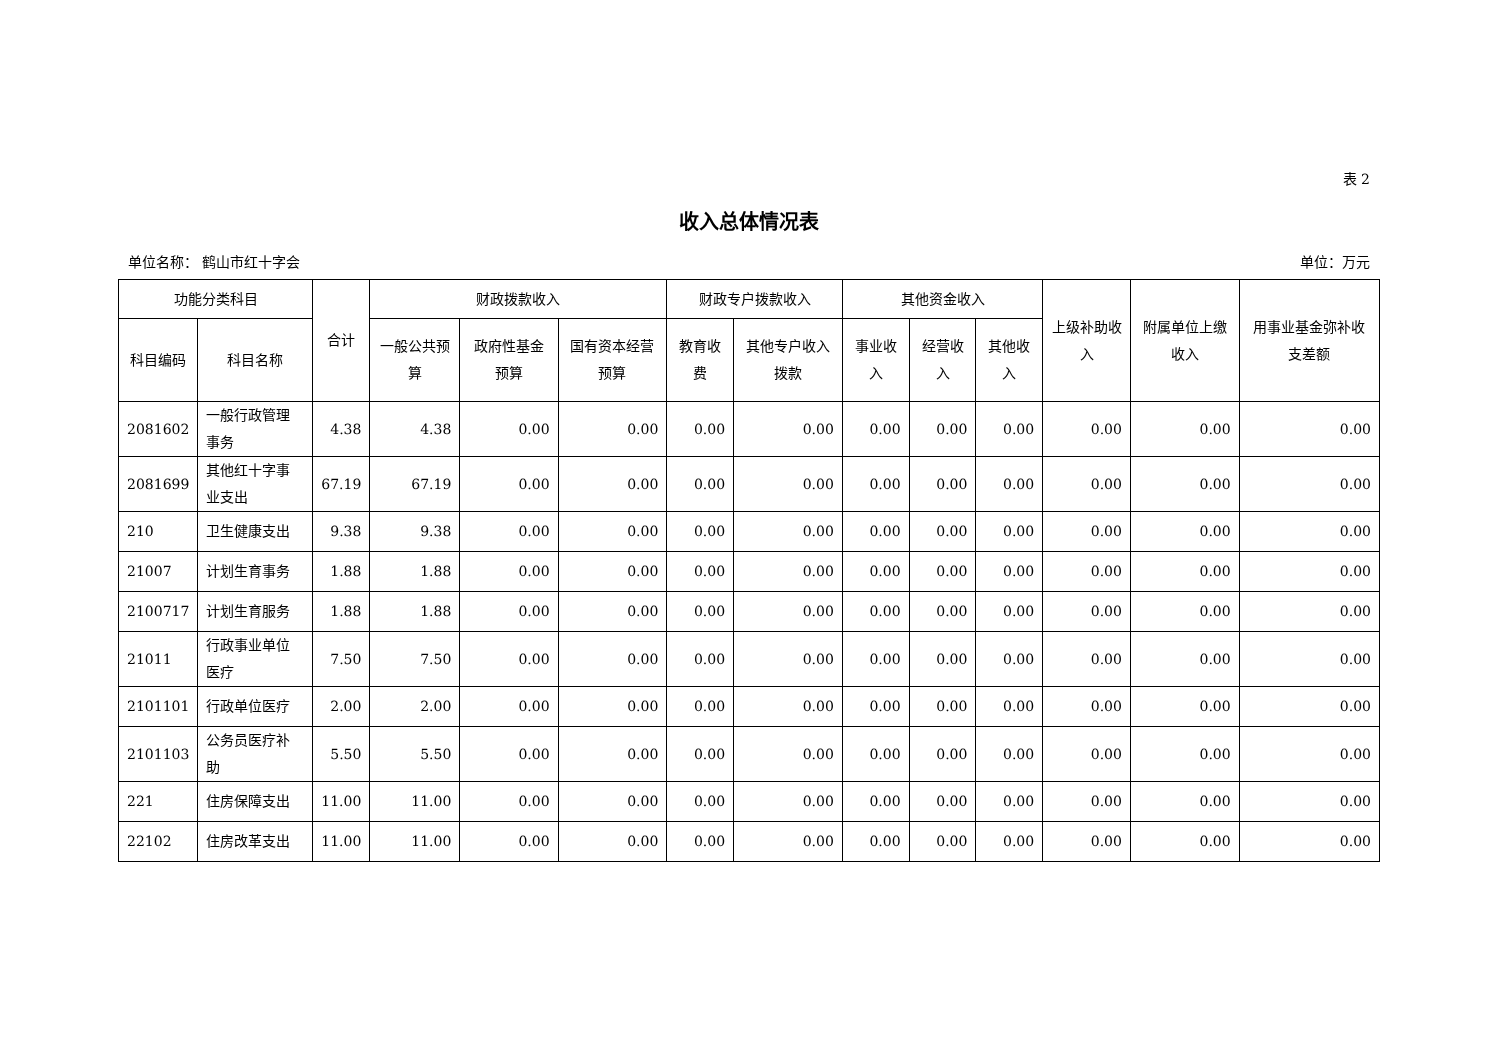表 2
收入总体情况表
单位名称： 鹤山市红十字会 单位：万元
| 功能分类科目 | | 合计 | 财政拨款收入 | | | 财政专户拨款收入 | | 其他资金收入 | | | 上级补助收入 | 附属单位上缴收入 | 用事业基金弥补收支差额 |
| --- | --- | --- | --- | --- | --- | --- | --- | --- | --- | --- | --- | --- | --- |
| 科目编码 | 科目名称 | | 一般公共预算 | 政府性基金预算 | 国有资本经营预算 | 教育收费 | 其他专户收入拨款 | 事业收入 | 经营收入 | 其他收入 | | | |
| 2081602 | 一般行政管理事务 | 4.38 | 4.38 | 0.00 | 0.00 | 0.00 | 0.00 | 0.00 | 0.00 | 0.00 | 0.00 | 0.00 | 0.00 |
| 2081699 | 其他红十字事业支出 | 67.19 | 67.19 | 0.00 | 0.00 | 0.00 | 0.00 | 0.00 | 0.00 | 0.00 | 0.00 | 0.00 | 0.00 |
| 210 | 卫生健康支出 | 9.38 | 9.38 | 0.00 | 0.00 | 0.00 | 0.00 | 0.00 | 0.00 | 0.00 | 0.00 | 0.00 | 0.00 |
| 21007 | 计划生育事务 | 1.88 | 1.88 | 0.00 | 0.00 | 0.00 | 0.00 | 0.00 | 0.00 | 0.00 | 0.00 | 0.00 | 0.00 |
| 2100717 | 计划生育服务 | 1.88 | 1.88 | 0.00 | 0.00 | 0.00 | 0.00 | 0.00 | 0.00 | 0.00 | 0.00 | 0.00 | 0.00 |
| 21011 | 行政事业单位医疗 | 7.50 | 7.50 | 0.00 | 0.00 | 0.00 | 0.00 | 0.00 | 0.00 | 0.00 | 0.00 | 0.00 | 0.00 |
| 2101101 | 行政单位医疗 | 2.00 | 2.00 | 0.00 | 0.00 | 0.00 | 0.00 | 0.00 | 0.00 | 0.00 | 0.00 | 0.00 | 0.00 |
| 2101103 | 公务员医疗补助 | 5.50 | 5.50 | 0.00 | 0.00 | 0.00 | 0.00 | 0.00 | 0.00 | 0.00 | 0.00 | 0.00 | 0.00 |
| 221 | 住房保障支出 | 11.00 | 11.00 | 0.00 | 0.00 | 0.00 | 0.00 | 0.00 | 0.00 | 0.00 | 0.00 | 0.00 | 0.00 |
| 22102 | 住房改革支出 | 11.00 | 11.00 | 0.00 | 0.00 | 0.00 | 0.00 | 0.00 | 0.00 | 0.00 | 0.00 | 0.00 | 0.00 |